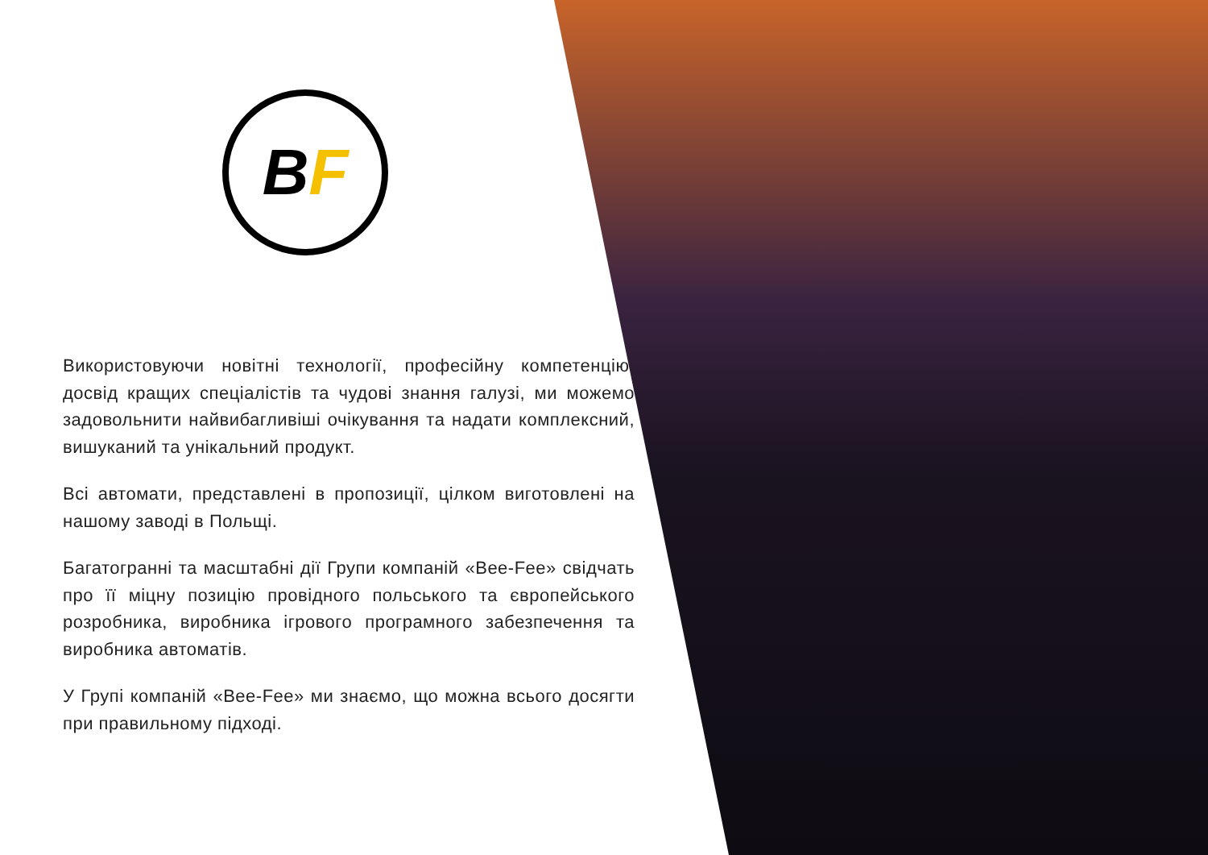B F
Використовуючи новітні технології, професійну компетенцію, досвід кращих спеціалістів та чудові знання галузі, ми можемо задовольнити найвибагливіші очікування та надати комплексний, вишуканий та унікальний продукт.
Всі автомати, представлені в пропозиції, цілком виготовлені на нашому заводі в Польщі.
Багатогранні та масштабні дії Групи компаній «Bee-Fee» свідчать про її міцну позицію провідного польського та європейського розробника, виробника ігрового програмного забезпечення та виробника автоматів.
У Групі компаній «Bee-Fee» ми знаємо, що можна всього досягти при правильному підході.